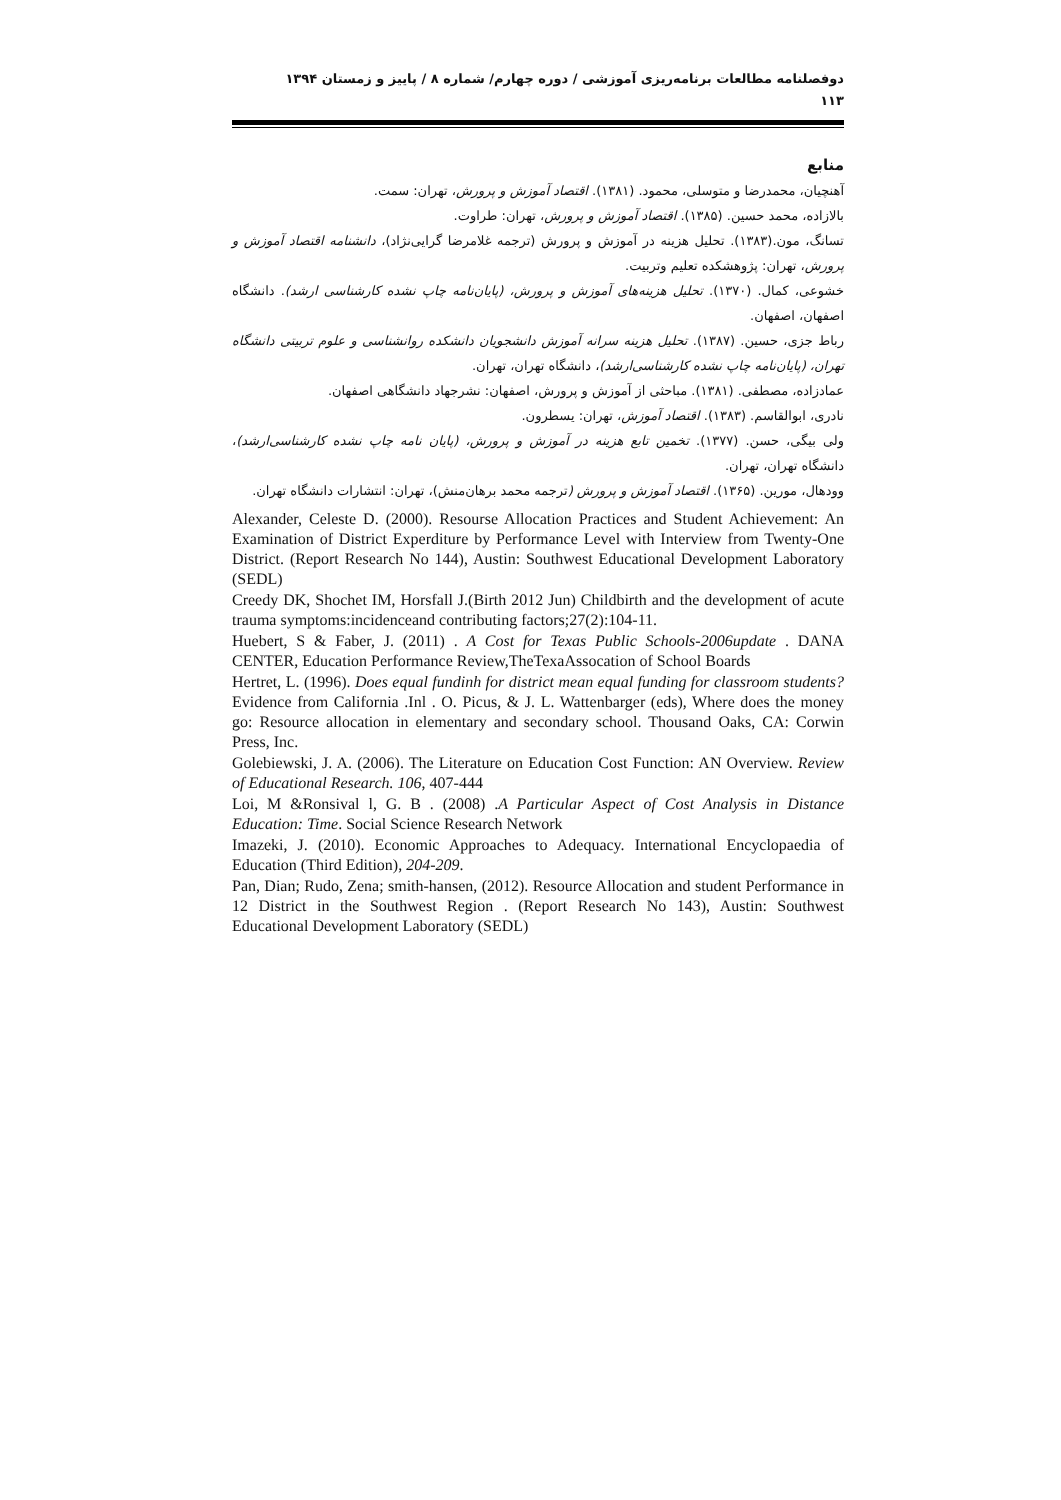دوفصلنامه مطالعات برنامه‌ریزی آموزشی / دوره چهارم/ شماره ۸ / پاییز و زمستان ۱۳۹۴
۱۱۳
منابع
آهنچیان، محمدرضا و متوسلی، محمود. (۱۳۸۱). اقتصاد آموزش و پرورش، تهران: سمت.
بالازاده، محمد حسین. (۱۳۸۵). اقتصاد آموزش و پرورش، تهران: طراوت.
تسانگ، مون.(۱۳۸۳). تحلیل هزینه در آموزش و پرورش (ترجمه غلامرضا گرایی‌نژاد)، دانشنامه اقتصاد آموزش و پرورش، تهران: پژوهشکده تعلیم وتربیت.
خشوعی، کمال. (۱۳۷۰). تحلیل هزینه‌های آموزش و پرورش، (پایان‌نامه چاپ نشده کارشناسی ارشد). دانشگاه اصفهان، اصفهان.
رباط جزی، حسین. (۱۳۸۷). تحلیل هزینه سرانه آموزش دانشجویان دانشکده روانشناسی و علوم تربیتی دانشگاه تهران، (پایان‌نامه چاپ نشده کارشناسی‌ارشد)، دانشگاه تهران، تهران.
عمادزاده، مصطفی. (۱۳۸۱). مباحثی از آموزش و پرورش، اصفهان: نشرجهاد دانشگاهی اصفهان.
نادری، ابوالقاسم. (۱۳۸۳). اقتصاد آموزش، تهران: یسطرون.
ولی بیگی، حسن. (۱۳۷۷). تخمین تابع هزینه در آموزش و پرورش، (پایان نامه چاپ نشده کارشناسی‌ارشد)، دانشگاه تهران، تهران.
وودهال، مورین. (۱۳۶۵). اقتصاد آموزش و پرورش (ترجمه محمد برهان‌منش)، تهران: انتشارات دانشگاه تهران.
Alexander, Celeste D. (2000). Resourse Allocation Practices and Student Achievement: An Examination of District Experditure by Performance Level with Interview from Twenty-One District. (Report Research No 144), Austin: Southwest Educational Development Laboratory (SEDL)
Creedy DK, Shochet IM, Horsfall J.(Birth 2012 Jun) Childbirth and the development of acute trauma symptoms:incidenceand contributing factors;27(2):104-11.
Huebert, S & Faber, J. (2011) . A Cost for Texas Public Schools-2006update . DANA CENTER, Education Performance Review,TheTexaAssocation of School Boards
Hertret, L. (1996). Does equal fundinh for district mean equal funding for classroom students? Evidence from California .Inl . O. Picus, & J. L. Wattenbarger (eds), Where does the money go: Resource allocation in elementary and secondary school. Thousand Oaks, CA: Corwin Press, Inc.
Golebiewski, J. A. (2006). The Literature on Education Cost Function: AN Overview. Review of Educational Research. 106, 407-444
Loi, M &Ronsival l, G. B . (2008) .A Particular Aspect of Cost Analysis in Distance Education: Time. Social Science Research Network
Imazeki, J. (2010). Economic Approaches to Adequacy. International Encyclopaedia of Education (Third Edition), 204-209.
Pan, Dian; Rudo, Zena; smith-hansen, (2012). Resource Allocation and student Performance in 12 District in the Southwest Region . (Report Research No 143), Austin: Southwest Educational Development Laboratory (SEDL)